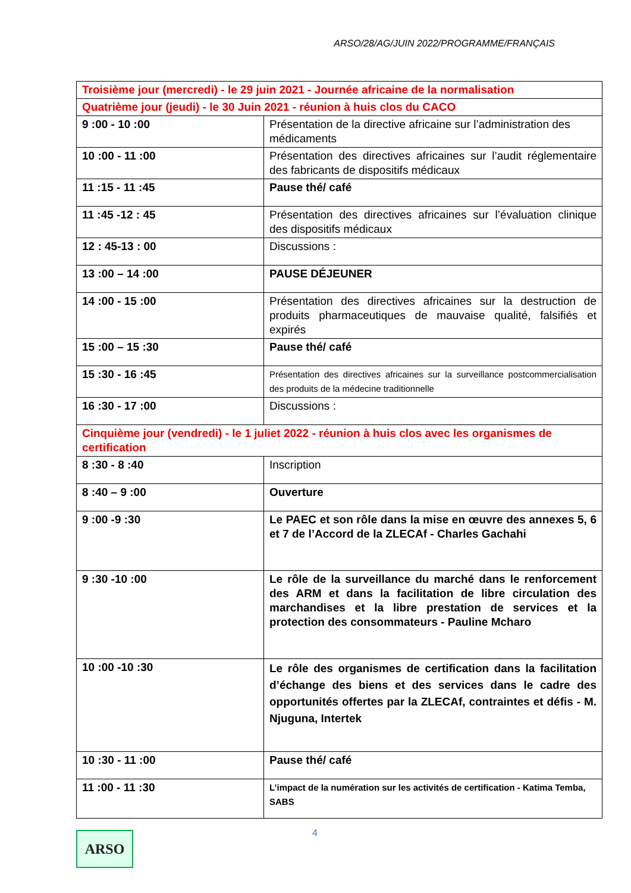ARSO/28/AG/JUIN 2022/PROGRAMME/FRANÇAIS
| Troisième jour (mercredi) - le 29 juin 2021 - Journée africaine de la normalisation | |
| Quatrième jour (jeudi) - le 30 Juin 2021 - réunion à huis clos du CACO | |
| 9 :00 - 10 :00 | Présentation de la directive africaine sur l’administration des médicaments |
| 10 :00 - 11 :00 | Présentation des directives africaines sur l’audit réglementaire des fabricants de dispositifs médicaux |
| 11 :15 - 11 :45 | Pause thé/ café |
| 11 :45 -12 : 45 | Présentation des directives africaines sur l’évaluation clinique des dispositifs médicaux |
| 12 : 45-13 : 00 | Discussions : |
| 13 :00 – 14 :00 | PAUSE DÉJEUNER |
| 14 :00 - 15 :00 | Présentation des directives africaines sur la destruction de produits pharmaceutiques de mauvaise qualité, falsifiés et expirés |
| 15 :00 – 15 :30 | Pause thé/ café |
| 15 :30 - 16 :45 | Présentation des directives africaines sur la surveillance postcommercialisation des produits de la médecine traditionnelle |
| 16 :30 - 17 :00 | Discussions : |
| Cinquième jour (vendredi) - le 1 juliet 2022 - réunion à huis clos avec les organismes de certification | |
| 8 :30 - 8 :40 | Inscription |
| 8 :40 – 9 :00 | Ouverture |
| 9 :00 -9 :30 | Le PAEC et son rôle dans la mise en œuvre des annexes 5, 6 et 7 de l’Accord de la ZLECAf - Charles Gachahi |
| 9 :30 -10 :00 | Le rôle de la surveillance du marché dans le renforcement des ARM et dans la facilitation de libre circulation des marchandises et la libre prestation de services et la protection des consommateurs - Pauline Mcharo |
| 10 :00 -10 :30 | Le rôle des organismes de certification dans la facilitation d’échange des biens et des services dans le cadre des opportunités offertes par la ZLECAf, contraintes et défis - M. Njuguna, Intertek |
| 10 :30 - 11 :00 | Pause thé/ café |
| 11 :00 - 11 :30 | L’impact de la numération sur les activités de certification - Katima Temba, SABS |
4
ARSO